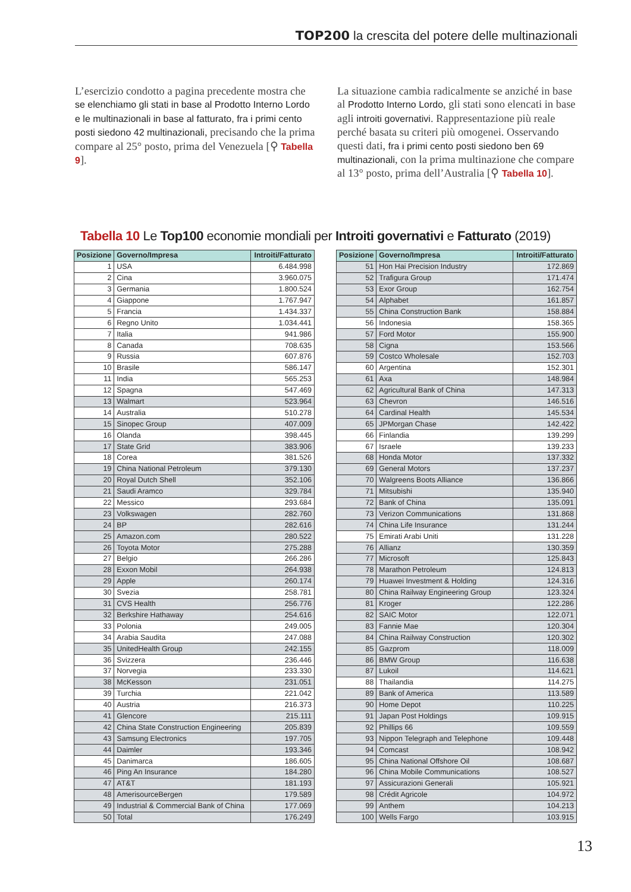TOP200 la crescita del potere delle multinazionali
L’esercizio condotto a pagina precedente mostra che se elenchiamo gli stati in base al Prodotto Interno Lordo e le multinazionali in base al fatturato, fra i primi cento posti siedono 42 multinazionali, precisando che la prima compare al 25° posto, prima del Venezuela [⚲ Tabella 9].
La situazione cambia radicalmente se anziché in base al Prodotto Interno Lordo, gli stati sono elencati in base agli introiti governativi. Rappresentazione più reale perché basata su criteri più omogenei. Osservando questi dati, fra i primi cento posti siedono ben 69 multinazionali, con la prima multinazione che compare al 13° posto, prima dell’Australia [⚲ Tabella 10].
Tabella 10 Le Top100 economie mondiali per Introiti governativi e Fatturato (2019)
| Posizione | Governo/Impresa | Introiti/Fatturato |
| --- | --- | --- |
| 1 | USA | 6.484.998 |
| 2 | Cina | 3.960.075 |
| 3 | Germania | 1.800.524 |
| 4 | Giappone | 1.767.947 |
| 5 | Francia | 1.434.337 |
| 6 | Regno Unito | 1.034.441 |
| 7 | Italia | 941.986 |
| 8 | Canada | 708.635 |
| 9 | Russia | 607.876 |
| 10 | Brasile | 586.147 |
| 11 | India | 565.253 |
| 12 | Spagna | 547.469 |
| 13 | Walmart | 523.964 |
| 14 | Australia | 510.278 |
| 15 | Sinopec Group | 407.009 |
| 16 | Olanda | 398.445 |
| 17 | State Grid | 383.906 |
| 18 | Corea | 381.526 |
| 19 | China National Petroleum | 379.130 |
| 20 | Royal Dutch Shell | 352.106 |
| 21 | Saudi Aramco | 329.784 |
| 22 | Messico | 293.684 |
| 23 | Volkswagen | 282.760 |
| 24 | BP | 282.616 |
| 25 | Amazon.com | 280.522 |
| 26 | Toyota Motor | 275.288 |
| 27 | Belgio | 266.286 |
| 28 | Exxon Mobil | 264.938 |
| 29 | Apple | 260.174 |
| 30 | Svezia | 258.781 |
| 31 | CVS Health | 256.776 |
| 32 | Berkshire Hathaway | 254.616 |
| 33 | Polonia | 249.005 |
| 34 | Arabia Saudita | 247.088 |
| 35 | UnitedHealth Group | 242.155 |
| 36 | Svizzera | 236.446 |
| 37 | Norvegia | 233.330 |
| 38 | McKesson | 231.051 |
| 39 | Turchia | 221.042 |
| 40 | Austria | 216.373 |
| 41 | Glencore | 215.111 |
| 42 | China State Construction Engineering | 205.839 |
| 43 | Samsung Electronics | 197.705 |
| 44 | Daimler | 193.346 |
| 45 | Danimarca | 186.605 |
| 46 | Ping An Insurance | 184.280 |
| 47 | AT&T | 181.193 |
| 48 | AmerisourceBergen | 179.589 |
| 49 | Industrial & Commercial Bank of China | 177.069 |
| 50 | Total | 176.249 |
| Posizione | Governo/Impresa | Introiti/Fatturato |
| --- | --- | --- |
| 51 | Hon Hai Precision Industry | 172.869 |
| 52 | Trafigura Group | 171.474 |
| 53 | Exor Group | 162.754 |
| 54 | Alphabet | 161.857 |
| 55 | China Construction Bank | 158.884 |
| 56 | Indonesia | 158.365 |
| 57 | Ford Motor | 155.900 |
| 58 | Cigna | 153.566 |
| 59 | Costco Wholesale | 152.703 |
| 60 | Argentina | 152.301 |
| 61 | Axa | 148.984 |
| 62 | Agricultural Bank of China | 147.313 |
| 63 | Chevron | 146.516 |
| 64 | Cardinal Health | 145.534 |
| 65 | JPMorgan Chase | 142.422 |
| 66 | Finlandia | 139.299 |
| 67 | Israele | 139.233 |
| 68 | Honda Motor | 137.332 |
| 69 | General Motors | 137.237 |
| 70 | Walgreens Boots Alliance | 136.866 |
| 71 | Mitsubishi | 135.940 |
| 72 | Bank of China | 135.091 |
| 73 | Verizon Communications | 131.868 |
| 74 | China Life Insurance | 131.244 |
| 75 | Emirati Arabi Uniti | 131.228 |
| 76 | Allianz | 130.359 |
| 77 | Microsoft | 125.843 |
| 78 | Marathon Petroleum | 124.813 |
| 79 | Huawei Investment & Holding | 124.316 |
| 80 | China Railway Engineering Group | 123.324 |
| 81 | Kroger | 122.286 |
| 82 | SAIC Motor | 122.071 |
| 83 | Fannie Mae | 120.304 |
| 84 | China Railway Construction | 120.302 |
| 85 | Gazprom | 118.009 |
| 86 | BMW Group | 116.638 |
| 87 | Lukoil | 114.621 |
| 88 | Thailandia | 114.275 |
| 89 | Bank of America | 113.589 |
| 90 | Home Depot | 110.225 |
| 91 | Japan Post Holdings | 109.915 |
| 92 | Phillips 66 | 109.559 |
| 93 | Nippon Telegraph and Telephone | 109.448 |
| 94 | Comcast | 108.942 |
| 95 | China National Offshore Oil | 108.687 |
| 96 | China Mobile Communications | 108.527 |
| 97 | Assicurazioni Generali | 105.921 |
| 98 | Crédit Agricole | 104.972 |
| 99 | Anthem | 104.213 |
| 100 | Wells Fargo | 103.915 |
13